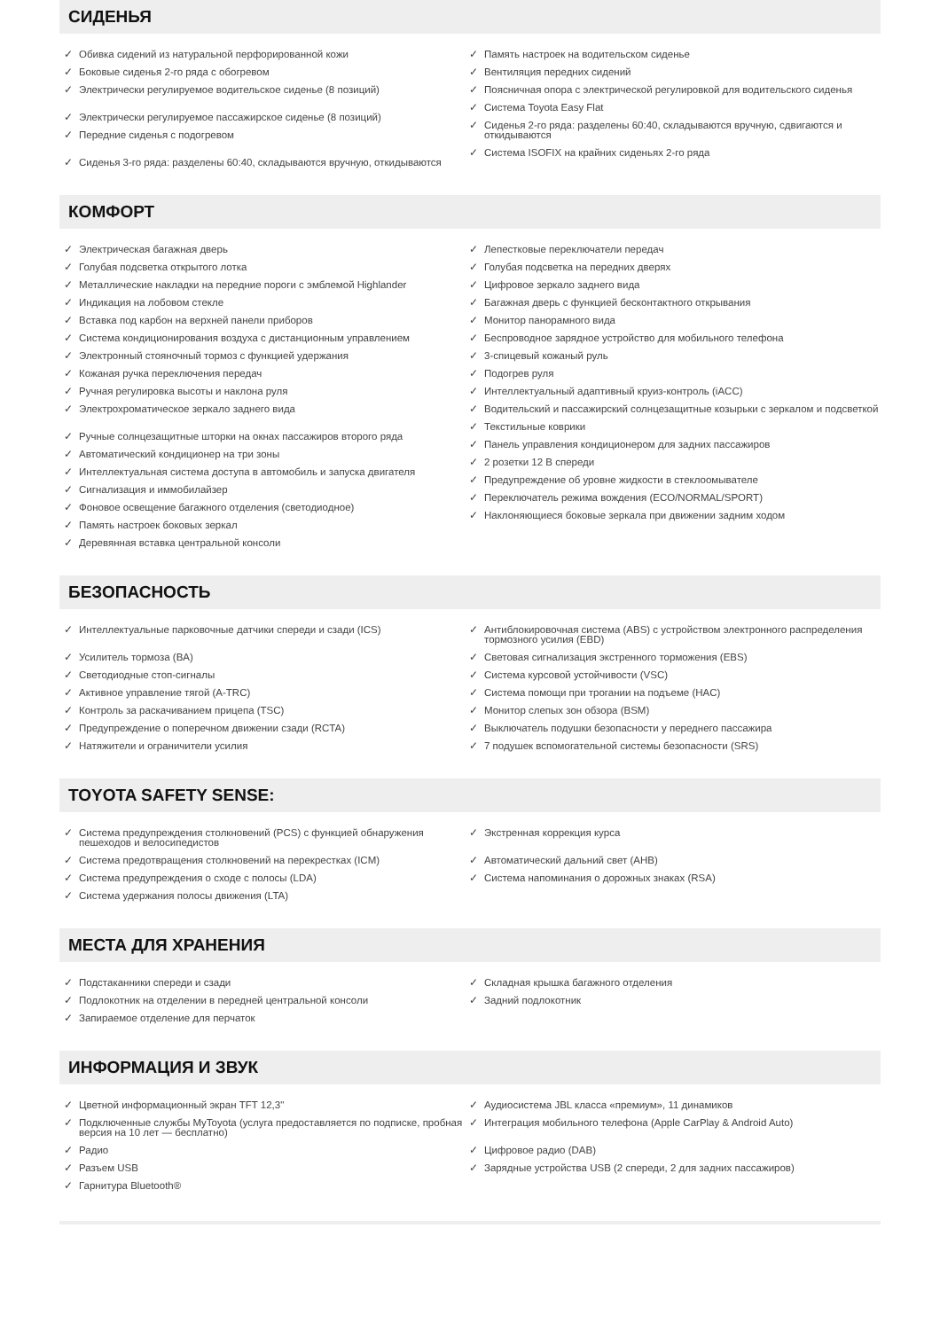СИДЕНЬЯ
✓ Обивка сидений из натуральной перфорированной кожи
✓ Боковые сиденья 2-го ряда с обогревом
✓ Электрически регулируемое водительское сиденье (8 позиций)
✓ Электрически регулируемое пассажирское сиденье (8 позиций)
✓ Передние сиденья с подогревом
✓ Сиденья 3-го ряда: разделены 60:40, складываются вручную, откидываются
✓ Память настроек на водительском сиденье
✓ Вентиляция передних сидений
✓ Поясничная опора с электрической регулировкой для водительского сиденья
✓ Система Toyota Easy Flat
✓ Сиденья 2-го ряда: разделены 60:40, складываются вручную, сдвигаются и откидываются
✓ Система ISOFIX на крайних сиденьях 2-го ряда
КОМФОРТ
✓ Электрическая багажная дверь
✓ Голубая подсветка открытого лотка
✓ Металлические накладки на передние пороги с эмблемой Highlander
✓ Индикация на лобовом стекле
✓ Вставка под карбон на верхней панели приборов
✓ Система кондиционирования воздуха с дистанционным управлением
✓ Электронный стояночный тормоз с функцией удержания
✓ Кожаная ручка переключения передач
✓ Ручная регулировка высоты и наклона руля
✓ Электрохроматическое зеркало заднего вида
✓ Ручные солнцезащитные шторки на окнах пассажиров второго ряда
✓ Автоматический кондиционер на три зоны
✓ Интеллектуальная система доступа в автомобиль и запуска двигателя
✓ Сигнализация и иммобилайзер
✓ Фоновое освещение багажного отделения (светодиодное)
✓ Память настроек боковых зеркал
✓ Деревянная вставка центральной консоли
✓ Лепестковые переключатели передач
✓ Голубая подсветка на передних дверях
✓ Цифровое зеркало заднего вида
✓ Багажная дверь с функцией бесконтактного открывания
✓ Монитор панорамного вида
✓ Беспроводное зарядное устройство для мобильного телефона
✓ 3-спицевый кожаный руль
✓ Подогрев руля
✓ Интеллектуальный адаптивный круиз-контроль (iACC)
✓ Водительский и пассажирский солнцезащитные козырьки с зеркалом и подсветкой
✓ Текстильные коврики
✓ Панель управления кондиционером для задних пассажиров
✓ 2 розетки 12 В спереди
✓ Предупреждение об уровне жидкости в стеклоомывателе
✓ Переключатель режима вождения (ECO/NORMAL/SPORT)
✓ Наклоняющиеся боковые зеркала при движении задним ходом
БЕЗОПАСНОСТЬ
✓ Интеллектуальные парковочные датчики спереди и сзади (ICS)
✓ Усилитель тормоза (BA)
✓ Светодиодные стоп-сигналы
✓ Активное управление тягой (A-TRC)
✓ Контроль за раскачиванием прицепа (TSC)
✓ Предупреждение о поперечном движении сзади (RCTA)
✓ Натяжители и ограничители усилия
✓ Антиблокировочная система (ABS) с устройством электронного распределения тормозного усилия (EBD)
✓ Световая сигнализация экстренного торможения (EBS)
✓ Система курсовой устойчивости (VSC)
✓ Система помощи при трогании на подъеме (HAC)
✓ Монитор слепых зон обзора (BSM)
✓ Выключатель подушки безопасности у переднего пассажира
✓ 7 подушек вспомогательной системы безопасности (SRS)
TOYOTA SAFETY SENSE:
✓ Система предупреждения столкновений (PCS) с функцией обнаружения пешеходов и велосипедистов
✓ Система предотвращения столкновений на перекрестках (ICM)
✓ Система предупреждения о сходе с полосы (LDA)
✓ Система удержания полосы движения (LTA)
✓ Экстренная коррекция курса
✓ Автоматический дальний свет (AHB)
✓ Система напоминания о дорожных знаках (RSA)
МЕСТА ДЛЯ ХРАНЕНИЯ
✓ Подстаканники спереди и сзади
✓ Подлокотник на отделении в передней центральной консоли
✓ Запираемое отделение для перчаток
✓ Складная крышка багажного отделения
✓ Задний подлокотник
ИНФОРМАЦИЯ И ЗВУК
✓ Цветной информационный экран TFT 12,3"
✓ Подключенные службы MyToyota (услуга предоставляется по подписке, пробная версия на 10 лет — бесплатно)
✓ Радио
✓ Разъем USB
✓ Гарнитура Bluetooth®
✓ Аудиосистема JBL класса «премиум», 11 динамиков
✓ Интеграция мобильного телефона (Apple CarPlay & Android Auto)
✓ Цифровое радио (DAB)
✓ Зарядные устройства USB (2 спереди, 2 для задних пассажиров)